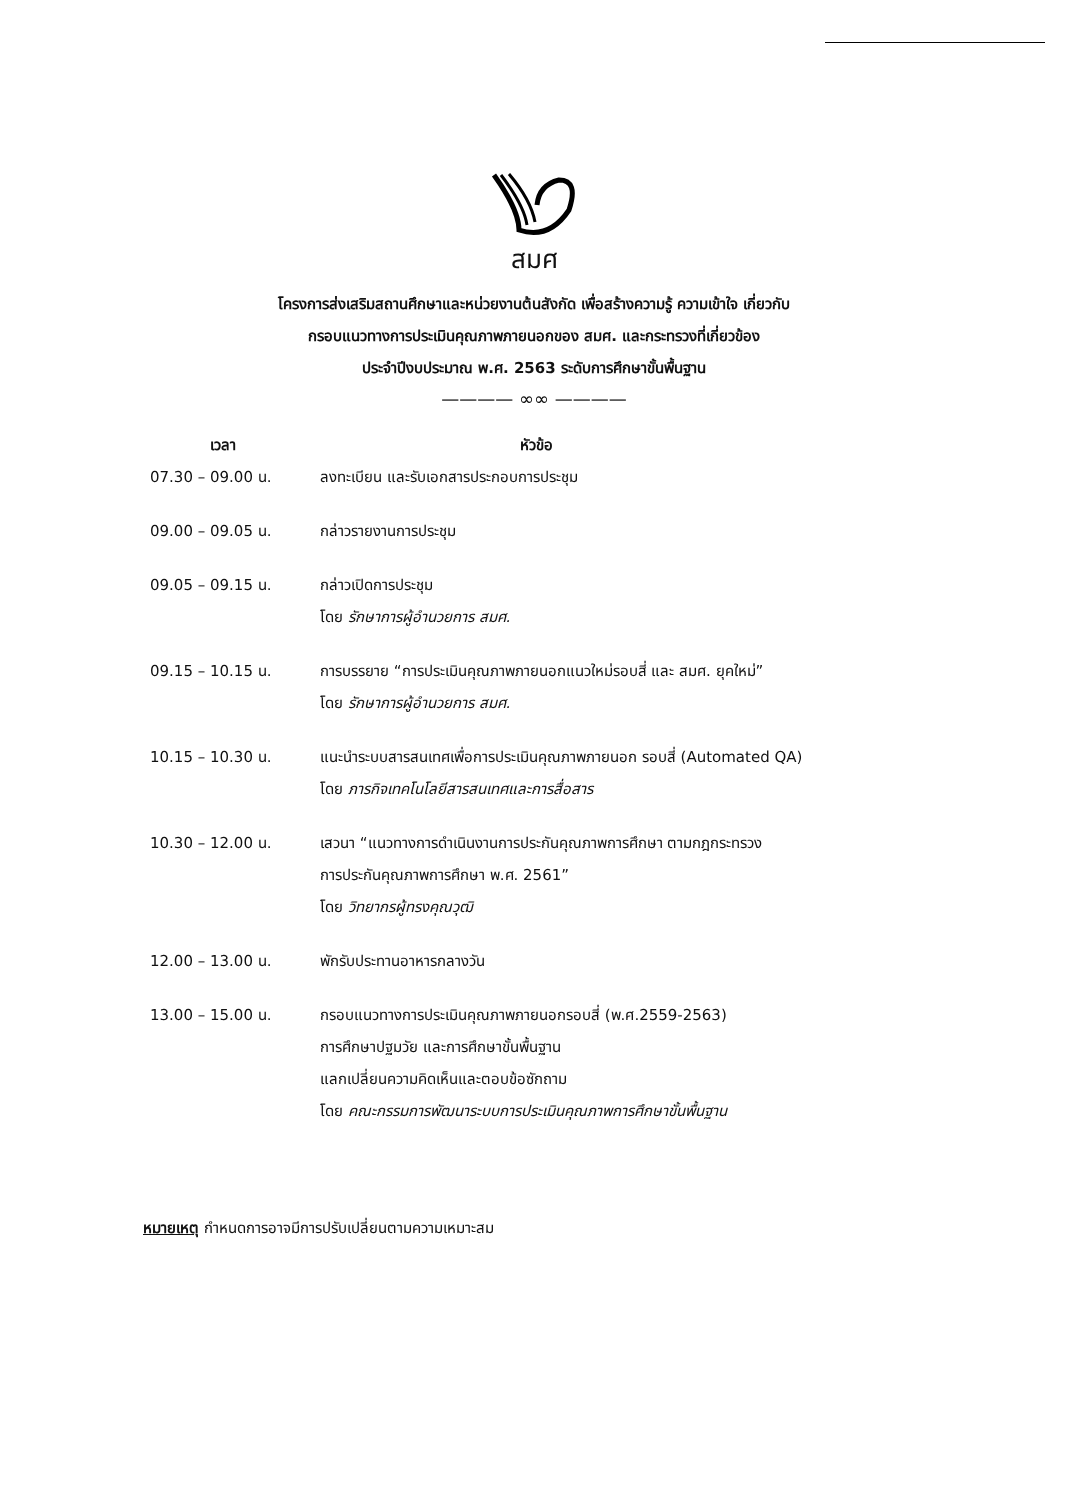สมศ
โครงการส่งเสริมสถานศึกษาและหน่วยงานต้นสังกัด เพื่อสร้างความรู้ ความเข้าใจ เกี่ยวกับ
กรอบแนวทางการประเมินคุณภาพภายนอกของ สมศ. และกระทรวงที่เกี่ยวข้อง
ประจำปีงบประมาณ พ.ศ. 2563 ระดับการศึกษาขั้นพื้นฐาน
———— ∞∞ ————
| เวลา | หัวข้อ |
| --- | --- |
| 07.30 – 09.00 น. | ลงทะเบียน และรับเอกสารประกอบการประชุม |
| 09.00 – 09.05 น. | กล่าวรายงานการประชุม |
| 09.05 – 09.15 น. | กล่าวเปิดการประชุม โดย รักษาการผู้อำนวยการ สมศ. |
| 09.15 – 10.15 น. | การบรรยาย “การประเมินคุณภาพภายนอกแนวใหม่รอบสี่ และ สมศ. ยุคใหม่” โดย รักษาการผู้อำนวยการ สมศ. |
| 10.15 – 10.30 น. | แนะนำระบบสารสนเทศเพื่อการประเมินคุณภาพภายนอก รอบสี่ (Automated QA) โดย ภารกิจเทคโนโลยีสารสนเทศและการสื่อสาร |
| 10.30 – 12.00 น. | เสวนา “แนวทางการดำเนินงานการประกันคุณภาพการศึกษา ตามกฎกระทรวง การประกันคุณภาพการศึกษา พ.ศ. 2561” โดย วิทยากรผู้ทรงคุณวุฒิ |
| 12.00 – 13.00 น. | พักรับประทานอาหารกลางวัน |
| 13.00 – 15.00 น. | กรอบแนวทางการประเมินคุณภาพภายนอกรอบสี่ (พ.ศ.2559-2563) การศึกษาปฐมวัย และการศึกษาขั้นพื้นฐาน แลกเปลี่ยนความคิดเห็นและตอบข้อซักถาม โดย คณะกรรมการพัฒนาระบบการประเมินคุณภาพการศึกษาขั้นพื้นฐาน |
หมายเหตุ กำหนดการอาจมีการปรับเปลี่ยนตามความเหมาะสม